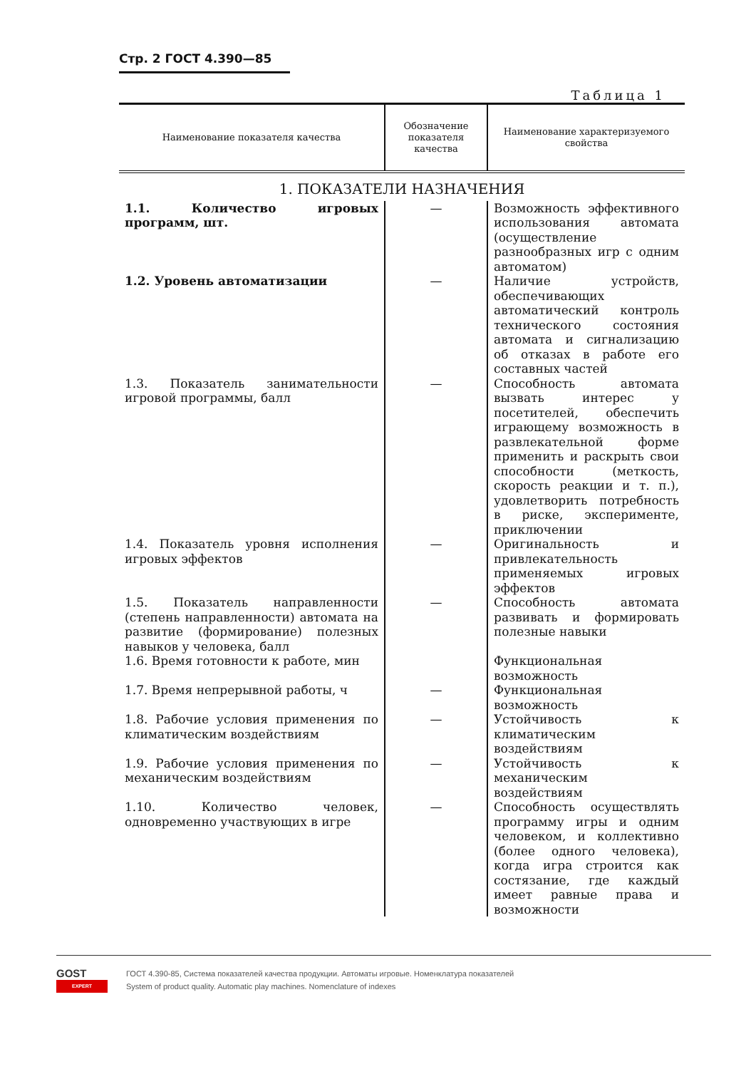Стр. 2 ГОСТ 4.390—85
Таблица 1
| Наименование показателя качества | Обозначение показателя качества | Наименование характеризуемого свойства |
| --- | --- | --- |
| 1. ПОКАЗАТЕЛИ НАЗНАЧЕНИЯ | | |
| 1.1. Количество игровых программ, шт. | — | Возможность эффективного использования автомата (осуществление разнообразных игр с одним автоматом) |
| 1.2. Уровень автоматизации | — | Наличие устройств, обеспечивающих автоматический контроль технического состояния автомата и сигнализацию об отказах в работе его составных частей |
| 1.3. Показатель занимательности игровой программы, балл | — | Способность автомата вызвать интерес у посетителей, обеспечить играющему возможность в развлекательной форме применить и раскрыть свои способности (меткость, скорость реакции и т. п.), удовлетворить потребность в риске, эксперименте, приключении |
| 1.4. Показатель уровня исполнения игровых эффектов | — | Оригинальность и привлекательность применяемых игровых эффектов |
| 1.5. Показатель направленности (степень направленности) автомата на развитие (формирование) полезных навыков у человека, балл | — | Способность автомата развивать и формировать полезные навыки |
| 1.6. Время готовности к работе, мин | | Функциональная возможность |
| 1.7. Время непрерывной работы, ч | — | Функциональная возможность |
| 1.8. Рабочие условия применения по климатическим воздействиям | — | Устойчивость к климатическим воздействиям |
| 1.9. Рабочие условия применения по механическим воздействиям | — | Устойчивость к механическим воздействиям |
| 1.10. Количество человек, одновременно участвующих в игре | — | Способность осуществлять программу игры и одним человеком, и коллективно (более одного человека), когда игра строится как состязание, где каждый имеет равные права и возможности |
GOST
EXPERT
ГОСТ 4.390-85, Система показателей качества продукции. Автоматы игровые. Номенклатура показателей
System of product quality. Automatic play machines. Nomenclature of indexes